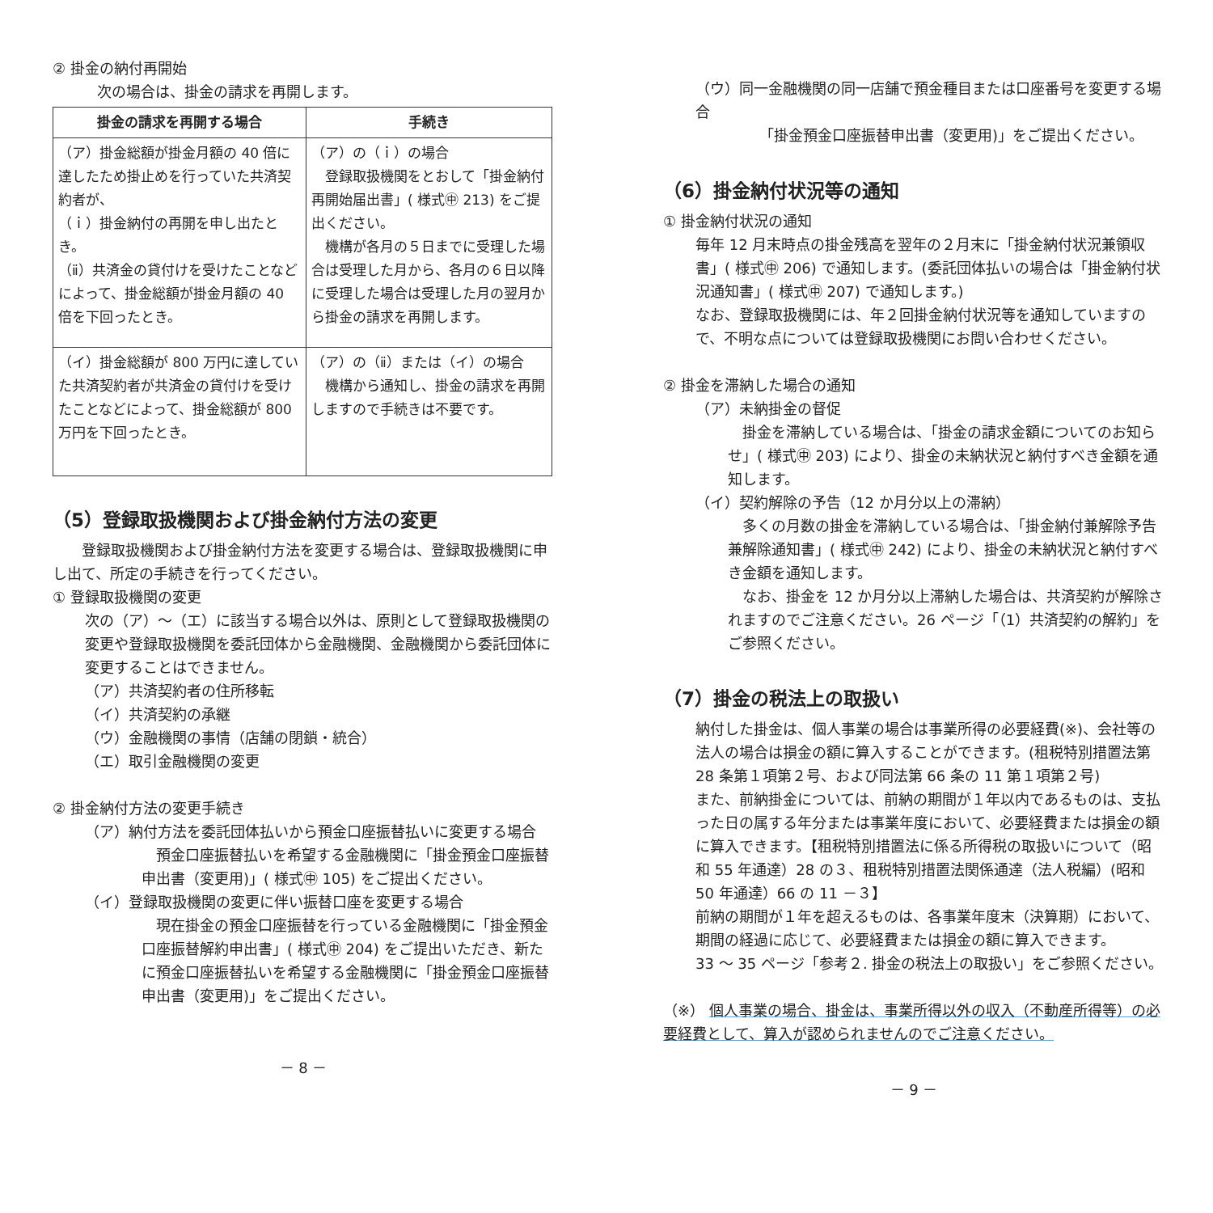② 掛金の納付再開始
次の場合は、掛金の請求を再開します。
| 掛金の請求を再開する場合 | 手続き |
| --- | --- |
| （ア）掛金総額が掛金月額の 40 倍に達したため掛止めを行っていた共済契約者が、 （ｉ）掛金納付の再開を申し出たとき。 （ⅱ）共済金の貸付けを受けたことなどによって、掛金総額が掛金月額の 40 倍を下回ったとき。 | （ア）の（ｉ）の場合 登録取扱機関をとおして「掛金納付再開始届出書」( 様式㊥ 213) をご提出ください。 機構が各月の５日までに受理した場合は受理した月から、各月の６日以降に受理した場合は受理した月の翌月から掛金の請求を再開します。 |
| （イ）掛金総額が 800 万円に達していた共済契約者が共済金の貸付けを受けたことなどによって、掛金総額が 800 万円を下回ったとき。 | （ア）の（ⅱ）または（イ）の場合 機構から通知し、掛金の請求を再開しますので手続きは不要です。 |
（5）登録取扱機関および掛金納付方法の変更
　　登録取扱機関および掛金納付方法を変更する場合は、登録取扱機関に申し出て、所定の手続きを行ってください。
① 登録取扱機関の変更
次の（ア）～（エ）に該当する場合以外は、原則として登録取扱機関の変更や登録取扱機関を委託団体から金融機関、金融機関から委託団体に変更することはできません。
（ア）共済契約者の住所移転
（イ）共済契約の承継
（ウ）金融機関の事情（店舗の閉鎖・統合）
（エ）取引金融機関の変更
② 掛金納付方法の変更手続き
（ア）納付方法を委託団体払いから預金口座振替払いに変更する場合
　預金口座振替払いを希望する金融機関に「掛金預金口座振替申出書（変更用)」( 様式㊥ 105) をご提出ください。
（イ）登録取扱機関の変更に伴い振替口座を変更する場合
　現在掛金の預金口座振替を行っている金融機関に「掛金預金口座振替解約申出書」( 様式㊥ 204) をご提出いただき、新たに預金口座振替払いを希望する金融機関に「掛金預金口座振替申出書（変更用)」をご提出ください。
－ 8 －
（ウ）同一金融機関の同一店舗で預金種目または口座番号を変更する場合
　「掛金預金口座振替申出書（変更用)」をご提出ください。
（6）掛金納付状況等の通知
① 掛金納付状況の通知
毎年 12 月末時点の掛金残高を翌年の２月末に「掛金納付状況兼領収書」( 様式㊥ 206) で通知します。(委託団体払いの場合は「掛金納付状況通知書」( 様式㊥ 207) で通知します。)
なお、登録取扱機関には、年２回掛金納付状況等を通知していますので、不明な点については登録取扱機関にお問い合わせください。
② 掛金を滞納した場合の通知
（ア）未納掛金の督促
　掛金を滞納している場合は、「掛金の請求金額についてのお知らせ」( 様式㊥ 203) により、掛金の未納状況と納付すべき金額を通知します。
（イ）契約解除の予告（12 か月分以上の滞納）
　多くの月数の掛金を滞納している場合は、「掛金納付兼解除予告兼解除通知書」( 様式㊥ 242) により、掛金の未納状況と納付すべき金額を通知します。
　なお、掛金を 12 か月分以上滞納した場合は、共済契約が解除されますのでご注意ください。26 ページ「（1）共済契約の解約」をご参照ください。
（7）掛金の税法上の取扱い
納付した掛金は、個人事業の場合は事業所得の必要経費(※)、会社等の法人の場合は損金の額に算入することができます。(租税特別措置法第 28 条第１項第２号、および同法第 66 条の 11 第１項第２号)
また、前納掛金については、前納の期間が１年以内であるものは、支払った日の属する年分または事業年度において、必要経費または損金の額に算入できます。【租税特別措置法に係る所得税の取扱いについて（昭和 55 年通達）28 の３、租税特別措置法関係通達（法人税編）(昭和 50 年通達）66 の 11 －３】
前納の期間が１年を超えるものは、各事業年度末（決算期）において、期間の経過に応じて、必要経費または損金の額に算入できます。
33 ～ 35 ページ「参考２. 掛金の税法上の取扱い」をご参照ください。
（※） 個人事業の場合、掛金は、事業所得以外の収入（不動産所得等）の必要経費として、算入が認められませんのでご注意ください。
－ 9 －